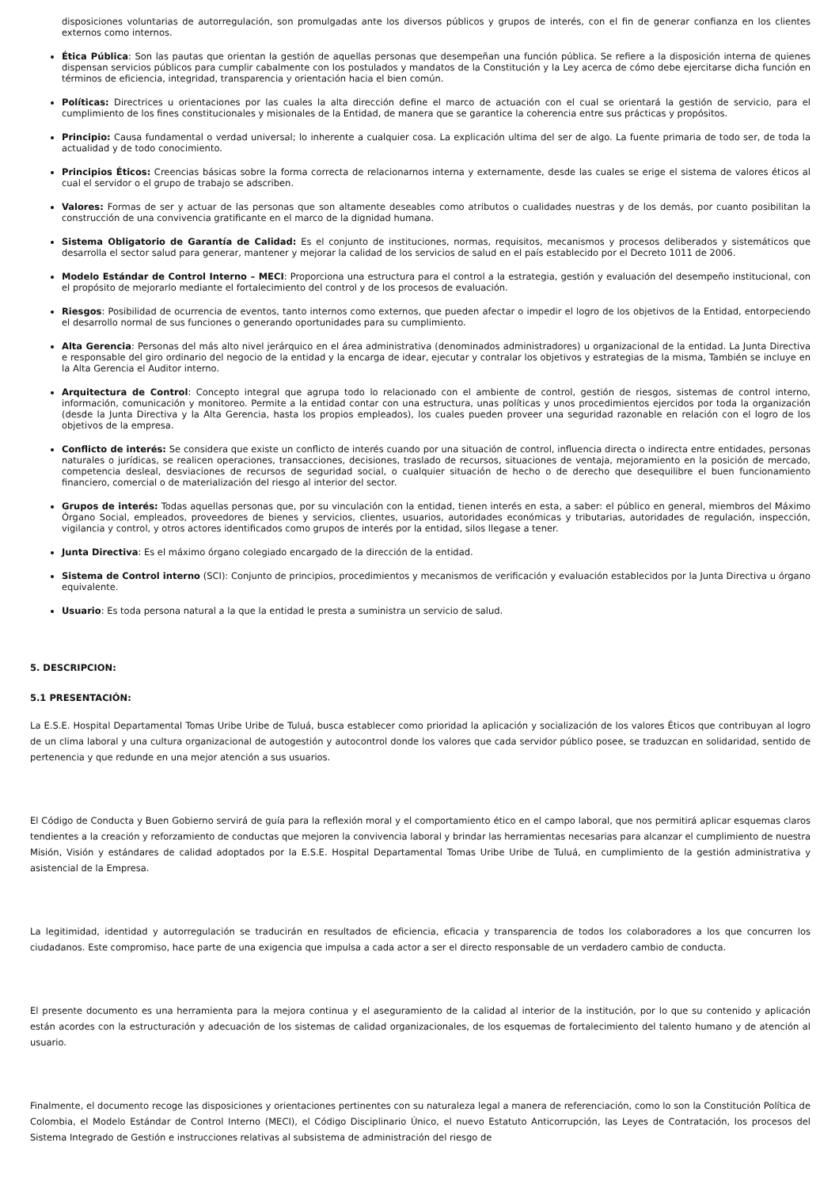disposiciones voluntarias de autorregulación, son promulgadas ante los diversos públicos y grupos de interés, con el fin de generar confianza en los clientes externos como internos.
Ética Pública: Son las pautas que orientan la gestión de aquellas personas que desempeñan una función pública. Se refiere a la disposición interna de quienes dispensan servicios públicos para cumplir cabalmente con los postulados y mandatos de la Constitución y la Ley acerca de cómo debe ejercitarse dicha función en términos de eficiencia, integridad, transparencia y orientación hacia el bien común.
Políticas: Directrices u orientaciones por las cuales la alta dirección define el marco de actuación con el cual se orientará la gestión de servicio, para el cumplimiento de los fines constitucionales y misionales de la Entidad, de manera que se garantice la coherencia entre sus prácticas y propósitos.
Principio: Causa fundamental o verdad universal; lo inherente a cualquier cosa. La explicación ultima del ser de algo. La fuente primaria de todo ser, de toda la actualidad y de todo conocimiento.
Principios Éticos: Creencias básicas sobre la forma correcta de relacionarnos interna y externamente, desde las cuales se erige el sistema de valores éticos al cual el servidor o el grupo de trabajo se adscriben.
Valores: Formas de ser y actuar de las personas que son altamente deseables como atributos o cualidades nuestras y de los demás, por cuanto posibilitan la construcción de una convivencia gratificante en el marco de la dignidad humana.
Sistema Obligatorio de Garantía de Calidad: Es el conjunto de instituciones, normas, requisitos, mecanismos y procesos deliberados y sistemáticos que desarrolla el sector salud para generar, mantener y mejorar la calidad de los servicios de salud en el país establecido por el Decreto 1011 de 2006.
Modelo Estándar de Control Interno – MECI: Proporciona una estructura para el control a la estrategia, gestión y evaluación del desempeño institucional, con el propósito de mejorarlo mediante el fortalecimiento del control y de los procesos de evaluación.
Riesgos: Posibilidad de ocurrencia de eventos, tanto internos como externos, que pueden afectar o impedir el logro de los objetivos de la Entidad, entorpeciendo el desarrollo normal de sus funciones o generando oportunidades para su cumplimiento.
Alta Gerencia: Personas del más alto nivel jerárquico en el área administrativa (denominados administradores) u organizacional de la entidad. La Junta Directiva e responsable del giro ordinario del negocio de la entidad y la encarga de idear, ejecutar y contralar los objetivos y estrategias de la misma, También se incluye en la Alta Gerencia el Auditor interno.
Arquitectura de Control: Concepto integral que agrupa todo lo relacionado con el ambiente de control, gestión de riesgos, sistemas de control interno, información, comunicación y monitoreo. Permite a la entidad contar con una estructura, unas políticas y unos procedimientos ejercidos por toda la organización (desde la Junta Directiva y la Alta Gerencia, hasta los propios empleados), los cuales pueden proveer una seguridad razonable en relación con el logro de los objetivos de la empresa.
Conflicto de interés: Se considera que existe un conflicto de interés cuando por una situación de control, influencia directa o indirecta entre entidades, personas naturales o jurídicas, se realicen operaciones, transacciones, decisiones, traslado de recursos, situaciones de ventaja, mejoramiento en la posición de mercado, competencia desleal, desviaciones de recursos de seguridad social, o cualquier situación de hecho o de derecho que desequilibre el buen funcionamiento financiero, comercial o de materialización del riesgo al interior del sector.
Grupos de interés: Todas aquellas personas que, por su vinculación con la entidad, tienen interés en esta, a saber: el público en general, miembros del Máximo Órgano Social, empleados, proveedores de bienes y servicios, clientes, usuarios, autoridades económicas y tributarias, autoridades de regulación, inspección, vigilancia y control, y otros actores identificados como grupos de interés por la entidad, silos llegase a tener.
Junta Directiva: Es el máximo órgano colegiado encargado de la dirección de la entidad.
Sistema de Control interno (SCI): Conjunto de principios, procedimientos y mecanismos de verificación y evaluación establecidos por la Junta Directiva u órgano equivalente.
Usuario: Es toda persona natural a la que la entidad le presta a suministra un servicio de salud.
5. DESCRIPCION:
5.1 PRESENTACIÓN:
La E.S.E. Hospital Departamental Tomas Uribe Uribe de Tuluá, busca establecer como prioridad la aplicación y socialización de los valores Éticos que contribuyan al logro de un clima laboral y una cultura organizacional de autogestión y autocontrol donde los valores que cada servidor público posee, se traduzcan en solidaridad, sentido de pertenencia y que redunde en una mejor atención a sus usuarios.
El Código de Conducta y Buen Gobierno servirá de guía para la reflexión moral y el comportamiento ético en el campo laboral, que nos permitirá aplicar esquemas claros tendientes a la creación y reforzamiento de conductas que mejoren la convivencia laboral y brindar las herramientas necesarias para alcanzar el cumplimiento de nuestra Misión, Visión y estándares de calidad adoptados por la E.S.E. Hospital Departamental Tomas Uribe Uribe de Tuluá, en cumplimiento de la gestión administrativa y asistencial de la Empresa.
La legitimidad, identidad y autorregulación se traducirán en resultados de eficiencia, eficacia y transparencia de todos los colaboradores a los que concurren los ciudadanos. Este compromiso, hace parte de una exigencia que impulsa a cada actor a ser el directo responsable de un verdadero cambio de conducta.
El presente documento es una herramienta para la mejora continua y el aseguramiento de la calidad al interior de la institución, por lo que su contenido y aplicación están acordes con la estructuración y adecuación de los sistemas de calidad organizacionales, de los esquemas de fortalecimiento del talento humano y de atención al usuario.
Finalmente, el documento recoge las disposiciones y orientaciones pertinentes con su naturaleza legal a manera de referenciación, como lo son la Constitución Política de Colombia, el Modelo Estándar de Control Interno (MECI), el Código Disciplinario Único, el nuevo Estatuto Anticorrupción, las Leyes de Contratación, los procesos del Sistema Integrado de Gestión e instrucciones relativas al subsistema de administración del riesgo de